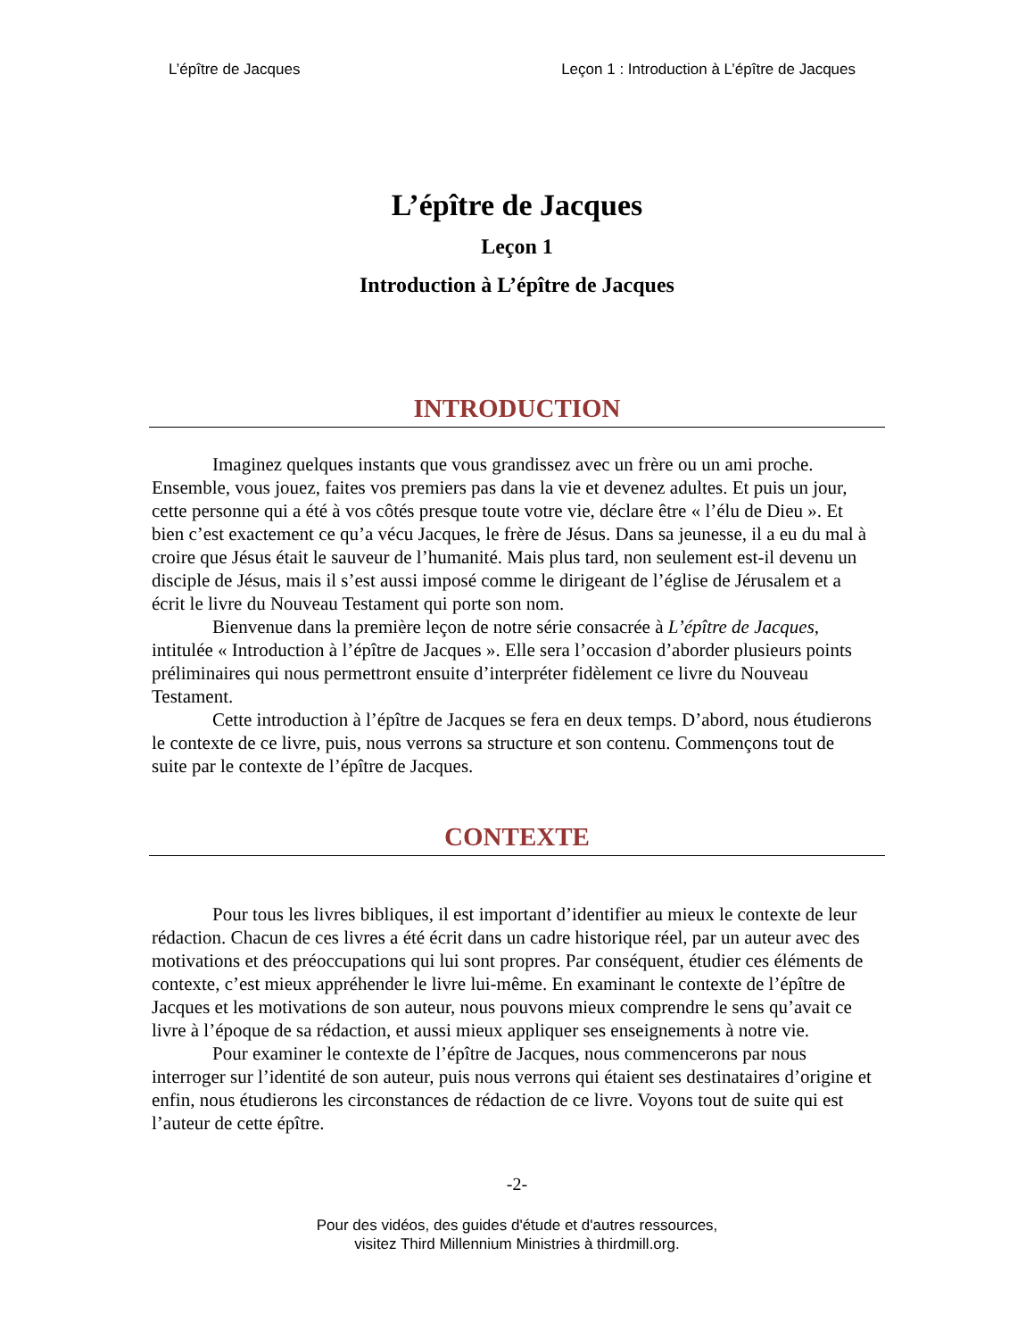L’épître de Jacques Leçon 1 : Introduction à L’épître de Jacques
L’épître de Jacques
Leçon 1
Introduction à L’épître de Jacques
INTRODUCTION
Imaginez quelques instants que vous grandissez avec un frère ou un ami proche. Ensemble, vous jouez, faites vos premiers pas dans la vie et devenez adultes. Et puis un jour, cette personne qui a été à vos côtés presque toute votre vie, déclare être « l’élu de Dieu ». Et bien c’est exactement ce qu’a vécu Jacques, le frère de Jésus. Dans sa jeunesse, il a eu du mal à croire que Jésus était le sauveur de l’humanité. Mais plus tard, non seulement est-il devenu un disciple de Jésus, mais il s’est aussi imposé comme le dirigeant de l’église de Jérusalem et a écrit le livre du Nouveau Testament qui porte son nom.
Bienvenue dans la première leçon de notre série consacrée à L’épître de Jacques, intitulée « Introduction à l’épître de Jacques ». Elle sera l’occasion d’aborder plusieurs points préliminaires qui nous permettront ensuite d’interpréter fidèlement ce livre du Nouveau Testament.
Cette introduction à l’épître de Jacques se fera en deux temps. D’abord, nous étudierons le contexte de ce livre, puis, nous verrons sa structure et son contenu. Commençons tout de suite par le contexte de l’épître de Jacques.
CONTEXTE
Pour tous les livres bibliques, il est important d’identifier au mieux le contexte de leur rédaction. Chacun de ces livres a été écrit dans un cadre historique réel, par un auteur avec des motivations et des préoccupations qui lui sont propres. Par conséquent, étudier ces éléments de contexte, c’est mieux appréhender le livre lui-même. En examinant le contexte de l’épître de Jacques et les motivations de son auteur, nous pouvons mieux comprendre le sens qu’avait ce livre à l’époque de sa rédaction, et aussi mieux appliquer ses enseignements à notre vie.
Pour examiner le contexte de l’épître de Jacques, nous commencerons par nous interroger sur l’identité de son auteur, puis nous verrons qui étaient ses destinataires d’origine et enfin, nous étudierons les circonstances de rédaction de ce livre. Voyons tout de suite qui est l’auteur de cette épître.
-2-
Pour des vidéos, des guides d'étude et d'autres ressources,
visitez Third Millennium Ministries à thirdmill.org.